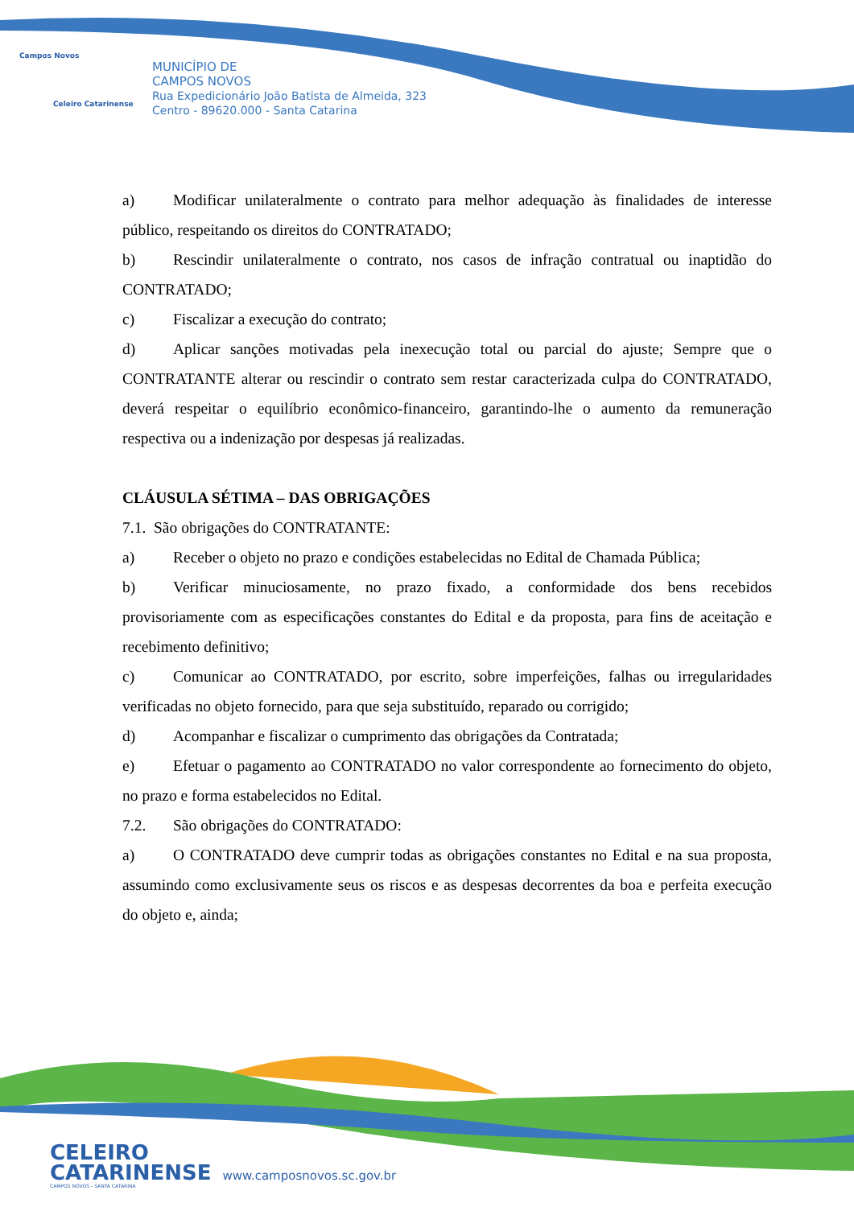Campos Novos
Celeiro Catarinense
MUNICÍPIO DE
CAMPOS NOVOS
Rua Expedicionário João Batista de Almeida, 323
Centro - 89620.000 - Santa Catarina
a) Modificar unilateralmente o contrato para melhor adequação às finalidades de interesse público, respeitando os direitos do CONTRATADO;
b) Rescindir unilateralmente o contrato, nos casos de infração contratual ou inaptidão do CONTRATADO;
c) Fiscalizar a execução do contrato;
d) Aplicar sanções motivadas pela inexecução total ou parcial do ajuste; Sempre que o CONTRATANTE alterar ou rescindir o contrato sem restar caracterizada culpa do CONTRATADO, deverá respeitar o equilíbrio econômico-financeiro, garantindo-lhe o aumento da remuneração respectiva ou a indenização por despesas já realizadas.
CLÁUSULA SÉTIMA – DAS OBRIGAÇÕES
7.1. São obrigações do CONTRATANTE:
a) Receber o objeto no prazo e condições estabelecidas no Edital de Chamada Pública;
b) Verificar minuciosamente, no prazo fixado, a conformidade dos bens recebidos provisoriamente com as especificações constantes do Edital e da proposta, para fins de aceitação e recebimento definitivo;
c) Comunicar ao CONTRATADO, por escrito, sobre imperfeições, falhas ou irregularidades verificadas no objeto fornecido, para que seja substituído, reparado ou corrigido;
d) Acompanhar e fiscalizar o cumprimento das obrigações da Contratada;
e) Efetuar o pagamento ao CONTRATADO no valor correspondente ao fornecimento do objeto, no prazo e forma estabelecidos no Edital.
7.2. São obrigações do CONTRATADO:
a) O CONTRATADO deve cumprir todas as obrigações constantes no Edital e na sua proposta, assumindo como exclusivamente seus os riscos e as despesas decorrentes da boa e perfeita execução do objeto e, ainda;
CELEIRO
CATARINENSE www.camposnovos.sc.gov.br
CAMPOS NOVOS - SANTA CATARINA